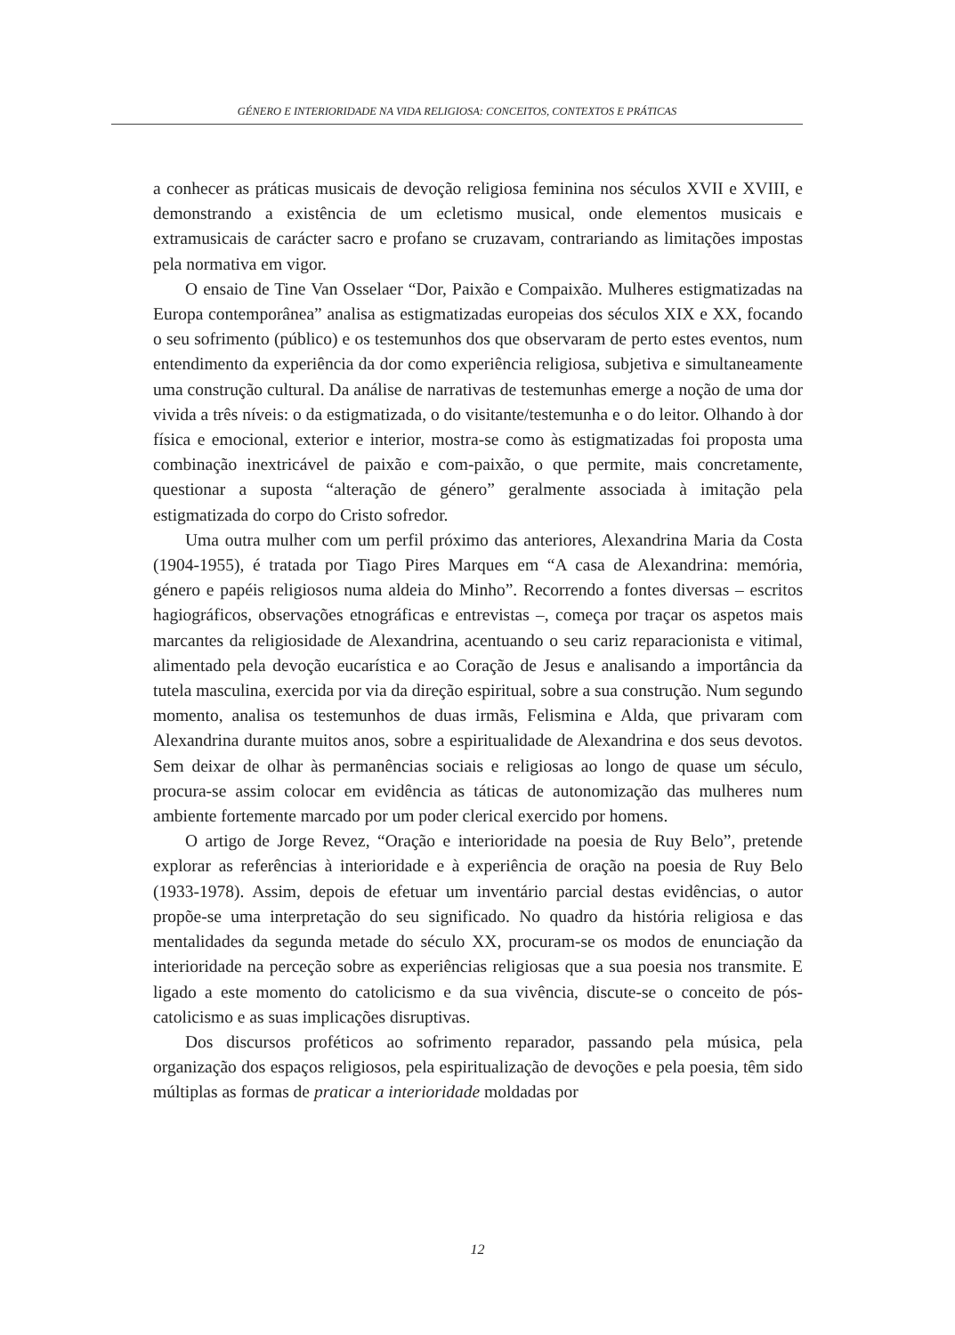GÉNERO E INTERIORIDADE NA VIDA RELIGIOSA: CONCEITOS, CONTEXTOS E PRÁTICAS
a conhecer as práticas musicais de devoção religiosa feminina nos séculos XVII e XVIII, e demonstrando a existência de um ecletismo musical, onde elementos musicais e extramusicais de carácter sacro e profano se cruzavam, contrariando as limitações impostas pela normativa em vigor.
O ensaio de Tine Van Osselaer “Dor, Paixão e Compaixão. Mulheres estigmatizadas na Europa contemporânea” analisa as estigmatizadas europeias dos séculos XIX e XX, focando o seu sofrimento (público) e os testemunhos dos que observaram de perto estes eventos, num entendimento da experiência da dor como experiência religiosa, subjetiva e simultaneamente uma construção cultural. Da análise de narrativas de testemunhas emerge a noção de uma dor vivida a três níveis: o da estigmatizada, o do visitante/testemunha e o do leitor. Olhando à dor física e emocional, exterior e interior, mostra-se como às estigmatizadas foi proposta uma combinação inextricável de paixão e com-paixão, o que permite, mais concretamente, questionar a suposta “alteração de género” geralmente associada à imitação pela estigmatizada do corpo do Cristo sofredor.
Uma outra mulher com um perfil próximo das anteriores, Alexandrina Maria da Costa (1904-1955), é tratada por Tiago Pires Marques em “A casa de Alexandrina: memória, género e papéis religiosos numa aldeia do Minho”. Recorrendo a fontes diversas – escritos hagiográficos, observações etnográficas e entrevistas –, começa por traçar os aspetos mais marcantes da religiosidade de Alexandrina, acentuando o seu cariz reparacionista e vitimal, alimentado pela devoção eucarística e ao Coração de Jesus e analisando a importância da tutela masculina, exercida por via da direção espiritual, sobre a sua construção. Num segundo momento, analisa os testemunhos de duas irmãs, Felismina e Alda, que privaram com Alexandrina durante muitos anos, sobre a espiritualidade de Alexandrina e dos seus devotos. Sem deixar de olhar às permanências sociais e religiosas ao longo de quase um século, procura-se assim colocar em evidência as táticas de autonomização das mulheres num ambiente fortemente marcado por um poder clerical exercido por homens.
O artigo de Jorge Revez, “Oração e interioridade na poesia de Ruy Belo”, pretende explorar as referências à interioridade e à experiência de oração na poesia de Ruy Belo (1933-1978). Assim, depois de efetuar um inventário parcial destas evidências, o autor propõe-se uma interpretação do seu significado. No quadro da história religiosa e das mentalidades da segunda metade do século XX, procuram-se os modos de enunciação da interioridade na perceção sobre as experiências religiosas que a sua poesia nos transmite. E ligado a este momento do catolicismo e da sua vivência, discute-se o conceito de pós-catolicismo e as suas implicações disruptivas.
Dos discursos proféticos ao sofrimento reparador, passando pela música, pela organização dos espaços religiosos, pela espiritualização de devoções e pela poesia, têm sido múltiplas as formas de praticar a interioridade moldadas por
12